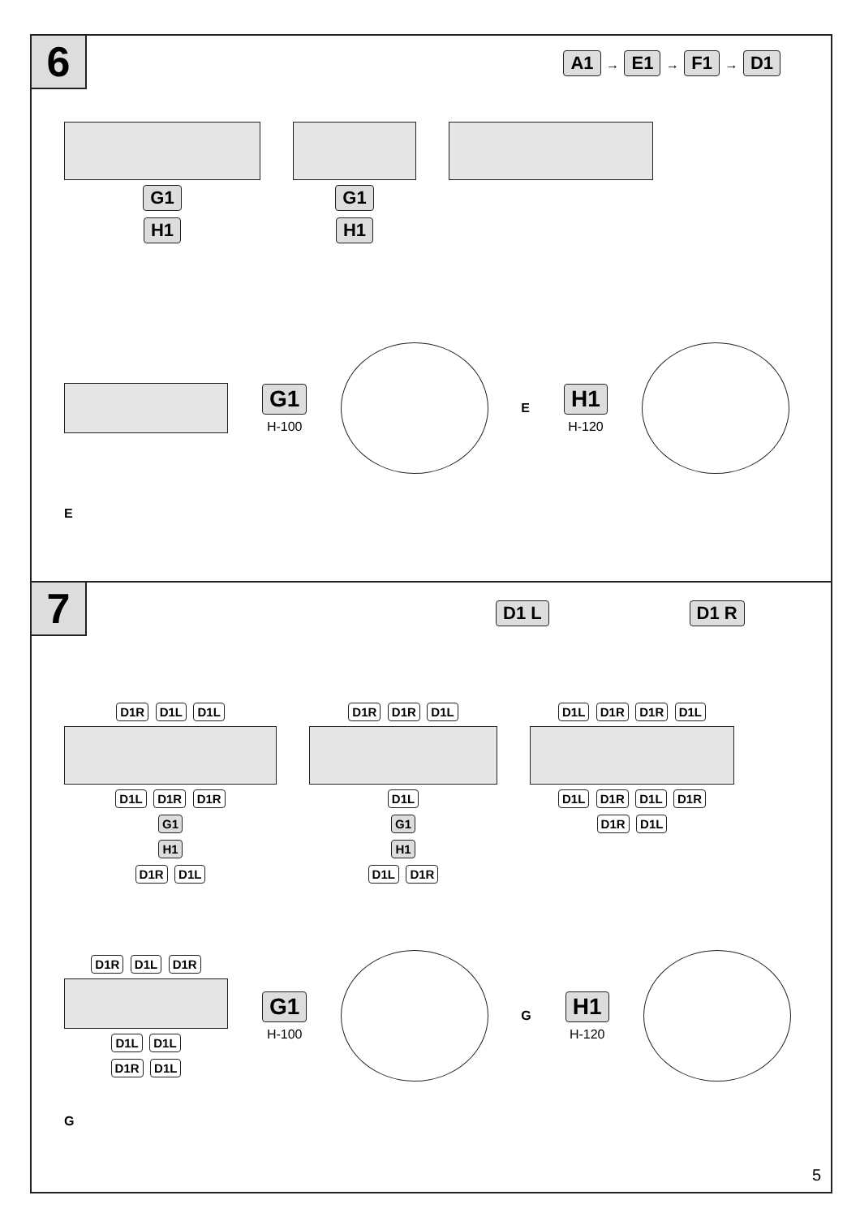6
A1 → E1 → F1 → D1
G1
H1
G1
H1
G1
H-100
E
H1
H-120
E
7
D1 L D1 R
D1R D1L D1L
D1L D1R D1R
G1
H1
D1R D1L
D1R D1R D1L
D1L
G1
H1
D1L D1R
D1L D1R D1R D1L
D1L D1R D1L D1R
D1R D1L
D1R D1L D1R
D1L D1L
D1R D1L
G1
H-100
G
H1
H-120
G
5